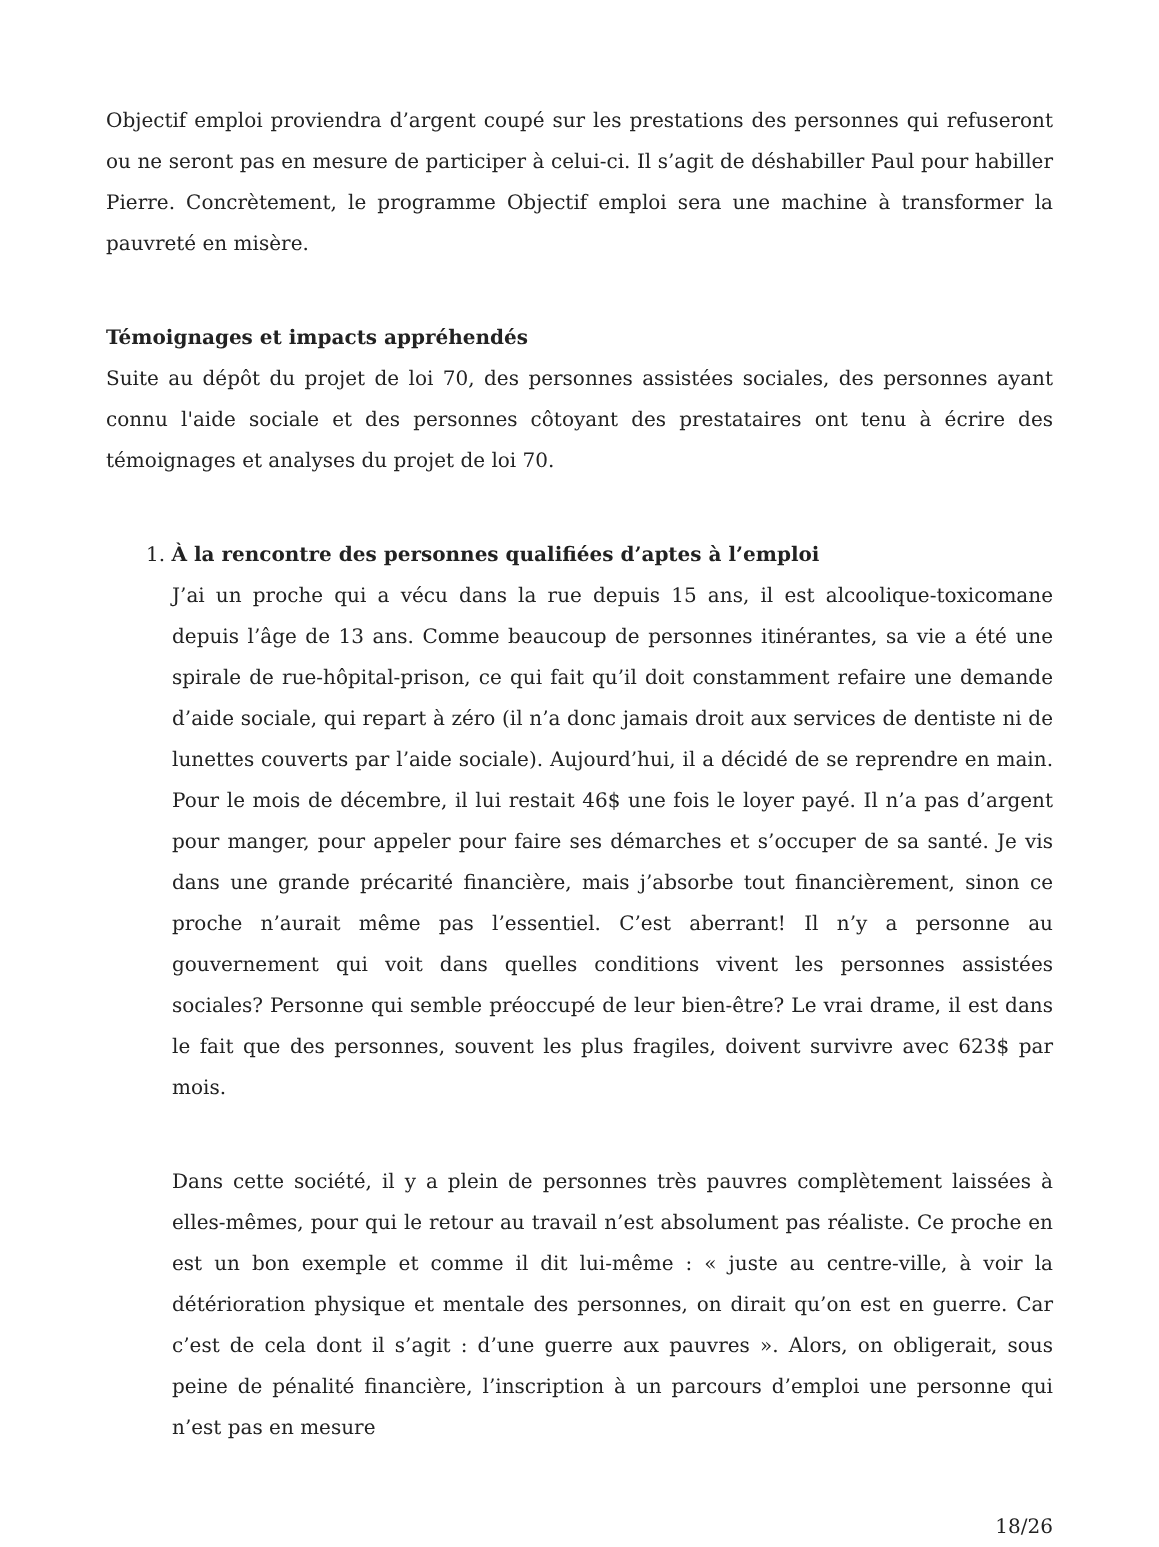Objectif emploi proviendra d’argent coupé sur les prestations des personnes qui refuseront ou ne seront pas en mesure de participer à celui-ci. Il s’agit de déshabiller Paul pour habiller Pierre. Concrètement, le programme Objectif emploi sera une machine à transformer la pauvreté en misère.
Témoignages et impacts appréhendés
Suite au dépôt du projet de loi 70, des personnes assistées sociales, des personnes ayant connu l'aide sociale et des personnes côtoyant des prestataires ont tenu à écrire des témoignages et analyses du projet de loi 70.
1. À la rencontre des personnes qualifiées d’aptes à l’emploi
J’ai un proche qui a vécu dans la rue depuis 15 ans, il est alcoolique-toxicomane depuis l’âge de 13 ans. Comme beaucoup de personnes itinérantes, sa vie a été une spirale de rue-hôpital-prison, ce qui fait qu’il doit constamment refaire une demande d’aide sociale, qui repart à zéro (il n’a donc jamais droit aux services de dentiste ni de lunettes couverts par l’aide sociale). Aujourd’hui, il a décidé de se reprendre en main. Pour le mois de décembre, il lui restait 46$ une fois le loyer payé. Il n’a pas d’argent pour manger, pour appeler pour faire ses démarches et s’occuper de sa santé. Je vis dans une grande précarité financière, mais j’absorbe tout financièrement, sinon ce proche n’aurait même pas l’essentiel. C’est aberrant! Il n’y a personne au gouvernement qui voit dans quelles conditions vivent les personnes assistées sociales? Personne qui semble préoccupé de leur bien-être? Le vrai drame, il est dans le fait que des personnes, souvent les plus fragiles, doivent survivre avec 623$ par mois.
Dans cette société, il y a plein de personnes très pauvres complètement laissées à elles-mêmes, pour qui le retour au travail n’est absolument pas réaliste. Ce proche en est un bon exemple et comme il dit lui-même : « juste au centre-ville, à voir la détérioration physique et mentale des personnes, on dirait qu’on est en guerre. Car c’est de cela dont il s’agit : d’une guerre aux pauvres ». Alors, on obligerait, sous peine de pénalité financière, l’inscription à un parcours d’emploi une personne qui n’est pas en mesure
18/26